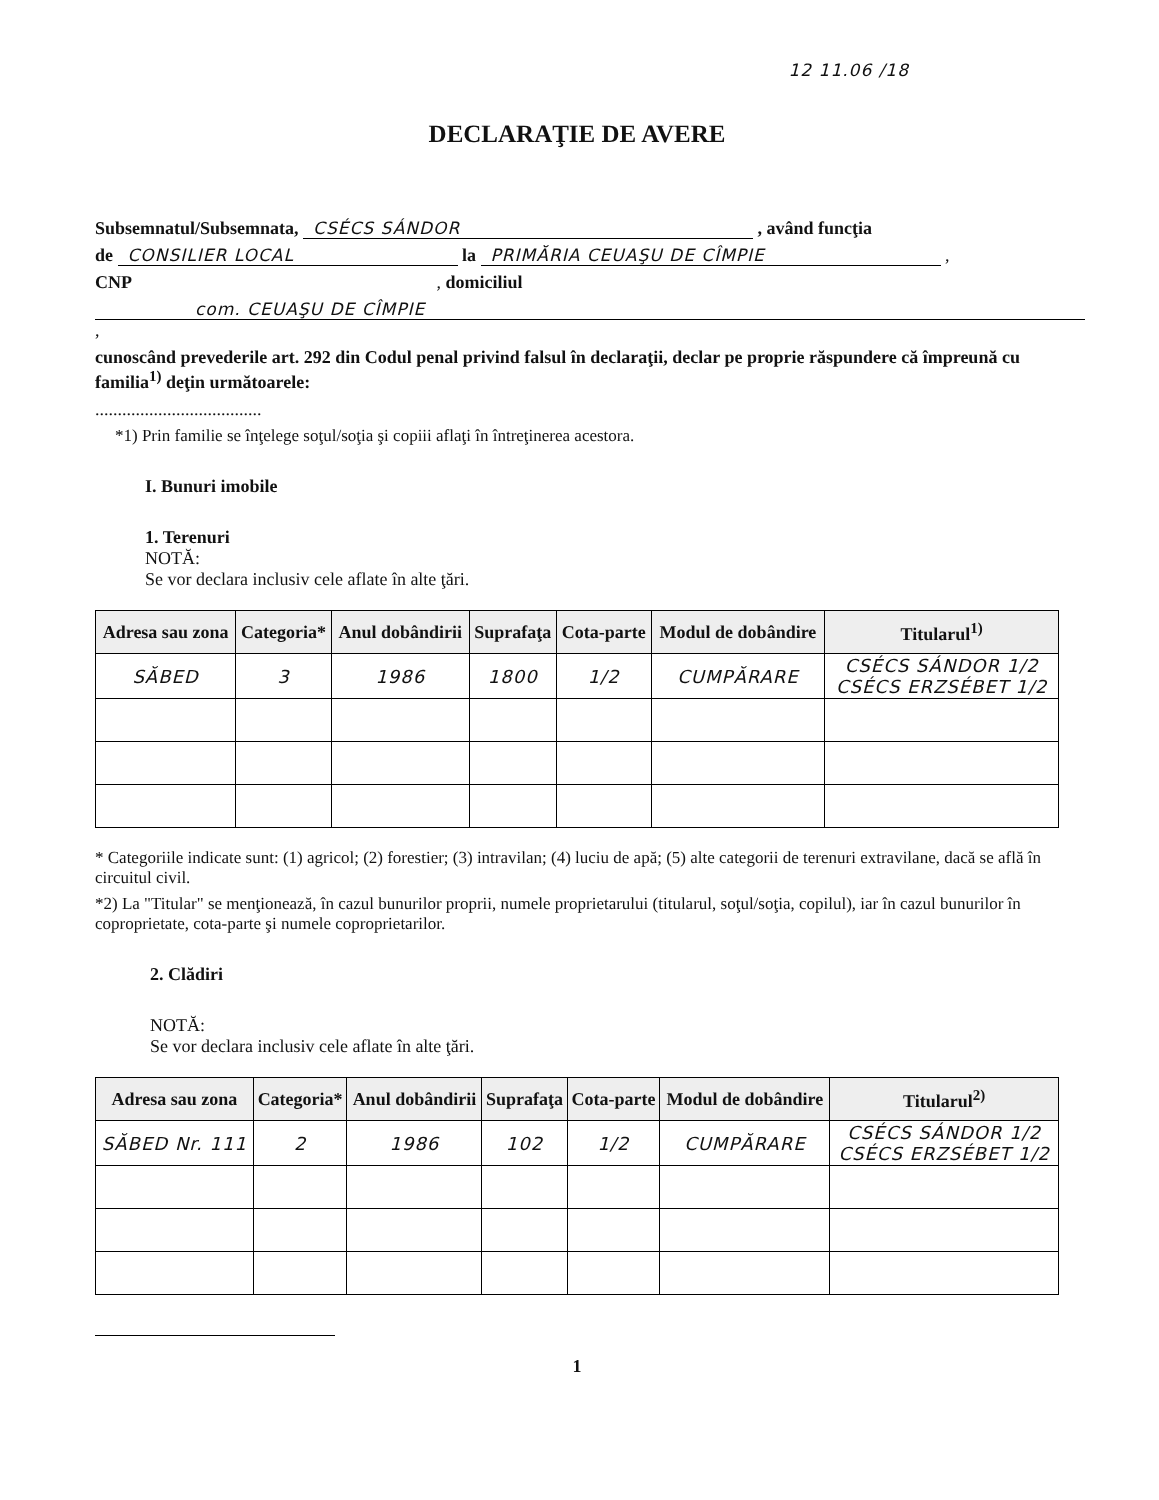12 11.06 /18
DECLARAŢIE DE AVERE
Subsemnatul/Subsemnata, CSÉCS SÁNDOR , având funcţia
de CONSILIER LOCAL la PRIMĂRIA CEUAŞU DE CÎMPIE ,
CNP , domiciliul
com. CEUAŞU DE CÎMPIE ,
cunoscând prevederile art. 292 din Codul penal privind falsul în declaraţii, declar pe proprie răspundere că împreună cu familia<sup>1)</sup> deţin următoarele:
.....................................
*1) Prin familie se înţelege soţul/soţia şi copiii aflaţi în întreţinerea acestora.
I. Bunuri imobile
1. Terenuri
NOTĂ:
Se vor declara inclusiv cele aflate în alte ţări.
| Adresa sau zona | Categoria* | Anul dobândirii | Suprafaţa | Cota-parte | Modul de dobândire | Titularul<sup>1)</sup> |
| --- | --- | --- | --- | --- | --- | --- |
| SĂBED | 3 | 1986 | 1800 | 1/2 | CUMPĂRARE | CSÉCS SÁNDOR 1/2 CSÉCS ERZSÉBET 1/2 |
* Categoriile indicate sunt: (1) agricol; (2) forestier; (3) intravilan; (4) luciu de apă; (5) alte categorii de terenuri extravilane, dacă se află în circuitul civil.
*2) La "Titular" se menţionează, în cazul bunurilor proprii, numele proprietarului (titularul, soţul/soţia, copilul), iar în cazul bunurilor în coproprietate, cota-parte şi numele coproprietarilor.
2. Clădiri
NOTĂ:
Se vor declara inclusiv cele aflate în alte ţări.
| Adresa sau zona | Categoria* | Anul dobândirii | Suprafaţa | Cota-parte | Modul de dobândire | Titularul<sup>2)</sup> |
| --- | --- | --- | --- | --- | --- | --- |
| SĂBED Nr. 111 | 2 | 1986 | 102 | 1/2 | CUMPĂRARE | CSÉCS SÁNDOR 1/2 CSÉCS ERZSÉBET 1/2 |
1